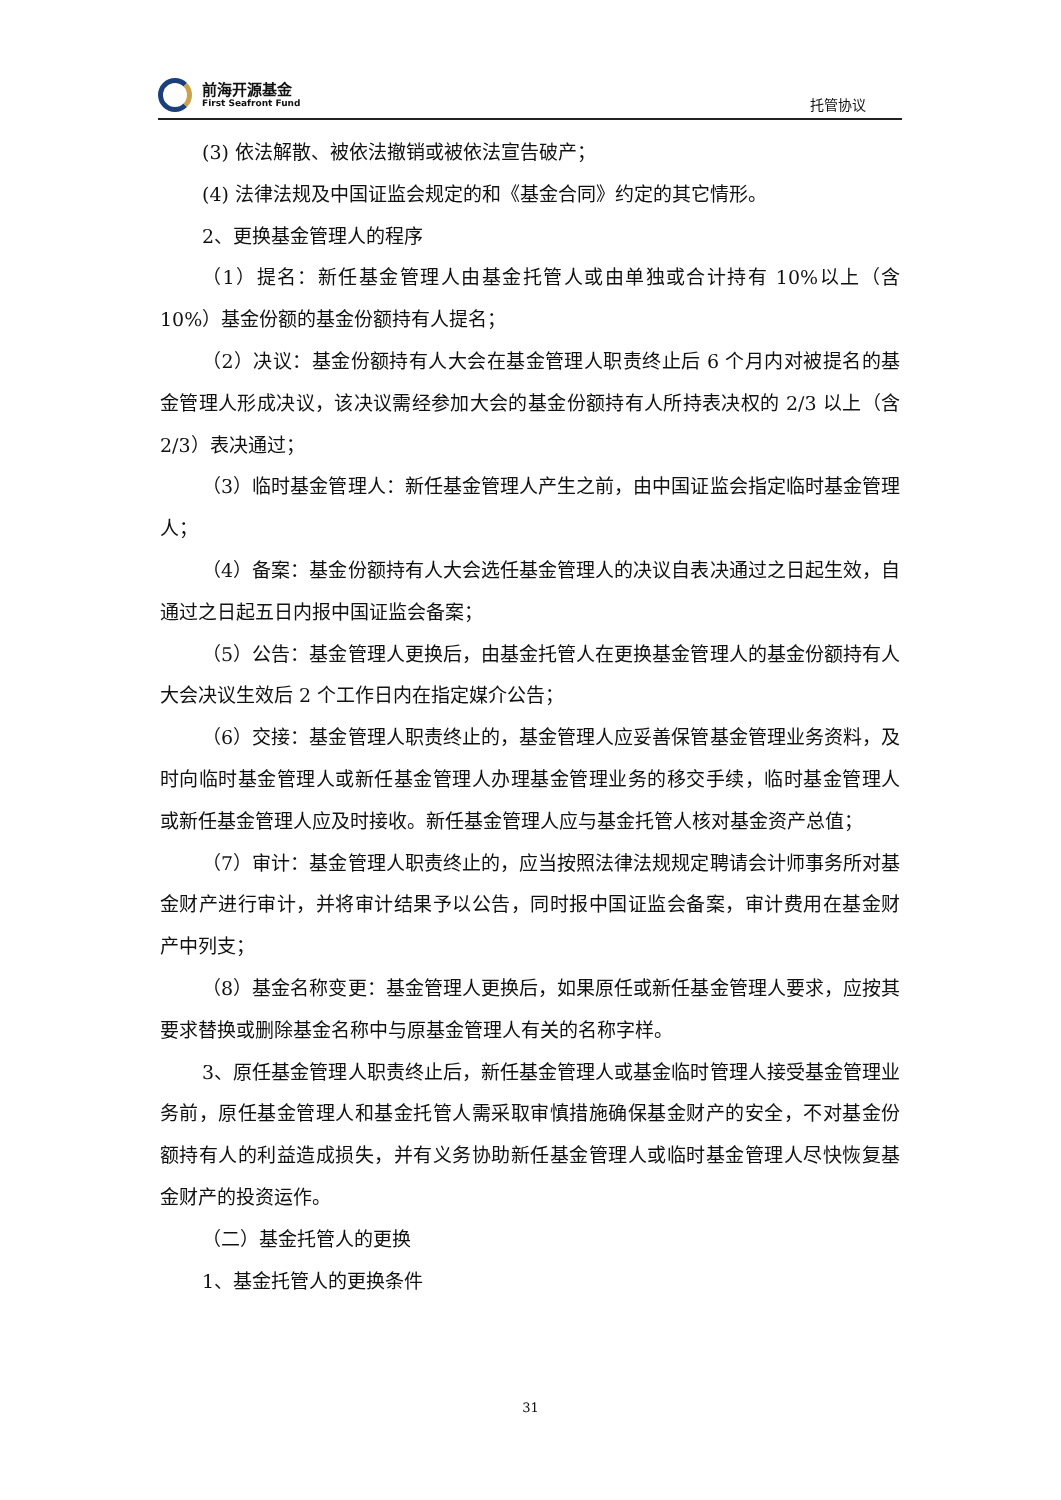前海开源基金
First Seafront Fund
托管协议
(3) 依法解散、被依法撤销或被依法宣告破产；
(4) 法律法规及中国证监会规定的和《基金合同》约定的其它情形。
2、更换基金管理人的程序
（1）提名：新任基金管理人由基金托管人或由单独或合计持有 10%以上（含 10%）基金份额的基金份额持有人提名；
（2）决议：基金份额持有人大会在基金管理人职责终止后 6 个月内对被提名的基金管理人形成决议，该决议需经参加大会的基金份额持有人所持表决权的 2/3 以上（含 2/3）表决通过；
（3）临时基金管理人：新任基金管理人产生之前，由中国证监会指定临时基金管理人；
（4）备案：基金份额持有人大会选任基金管理人的决议自表决通过之日起生效，自通过之日起五日内报中国证监会备案；
（5）公告：基金管理人更换后，由基金托管人在更换基金管理人的基金份额持有人大会决议生效后 2 个工作日内在指定媒介公告；
（6）交接：基金管理人职责终止的，基金管理人应妥善保管基金管理业务资料，及时向临时基金管理人或新任基金管理人办理基金管理业务的移交手续，临时基金管理人或新任基金管理人应及时接收。新任基金管理人应与基金托管人核对基金资产总值；
（7）审计：基金管理人职责终止的，应当按照法律法规规定聘请会计师事务所对基金财产进行审计，并将审计结果予以公告，同时报中国证监会备案，审计费用在基金财产中列支；
（8）基金名称变更：基金管理人更换后，如果原任或新任基金管理人要求，应按其要求替换或删除基金名称中与原基金管理人有关的名称字样。
3、原任基金管理人职责终止后，新任基金管理人或基金临时管理人接受基金管理业务前，原任基金管理人和基金托管人需采取审慎措施确保基金财产的安全，不对基金份额持有人的利益造成损失，并有义务协助新任基金管理人或临时基金管理人尽快恢复基金财产的投资运作。
（二）基金托管人的更换
1、基金托管人的更换条件
31